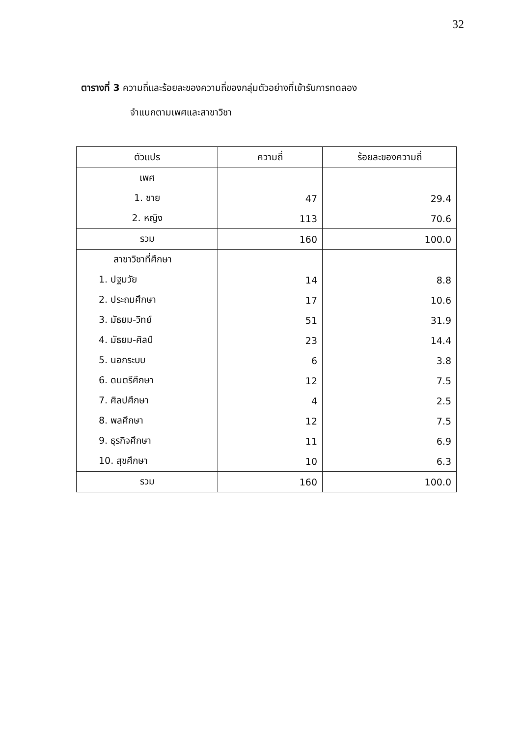32
ตารางที่ 3 ความถี่และร้อยละของความถี่ของกลุ่มตัวอย่างที่เข้ารับการทดลอง
จำแนกตามเพศและสาขาวิชา
| ตัวแปร | ความถี่ | ร้อยละของความถี่ |
| --- | --- | --- |
| เพศ | | |
| 1. ชาย | 47 | 29.4 |
| 2. หญิง | 113 | 70.6 |
| รวม | 160 | 100.0 |
| สาขาวิชาที่ศึกษา | | |
| 1. ปฐมวัย | 14 | 8.8 |
| 2. ประถมศึกษา | 17 | 10.6 |
| 3. มัธยม-วิทย์ | 51 | 31.9 |
| 4. มัธยม-ศิลป์ | 23 | 14.4 |
| 5. นอกระบบ | 6 | 3.8 |
| 6. ดนตรีศึกษา | 12 | 7.5 |
| 7. ศิลปศึกษา | 4 | 2.5 |
| 8. พลศึกษา | 12 | 7.5 |
| 9. ธุรกิจศึกษา | 11 | 6.9 |
| 10. สุขศึกษา | 10 | 6.3 |
| รวม | 160 | 100.0 |